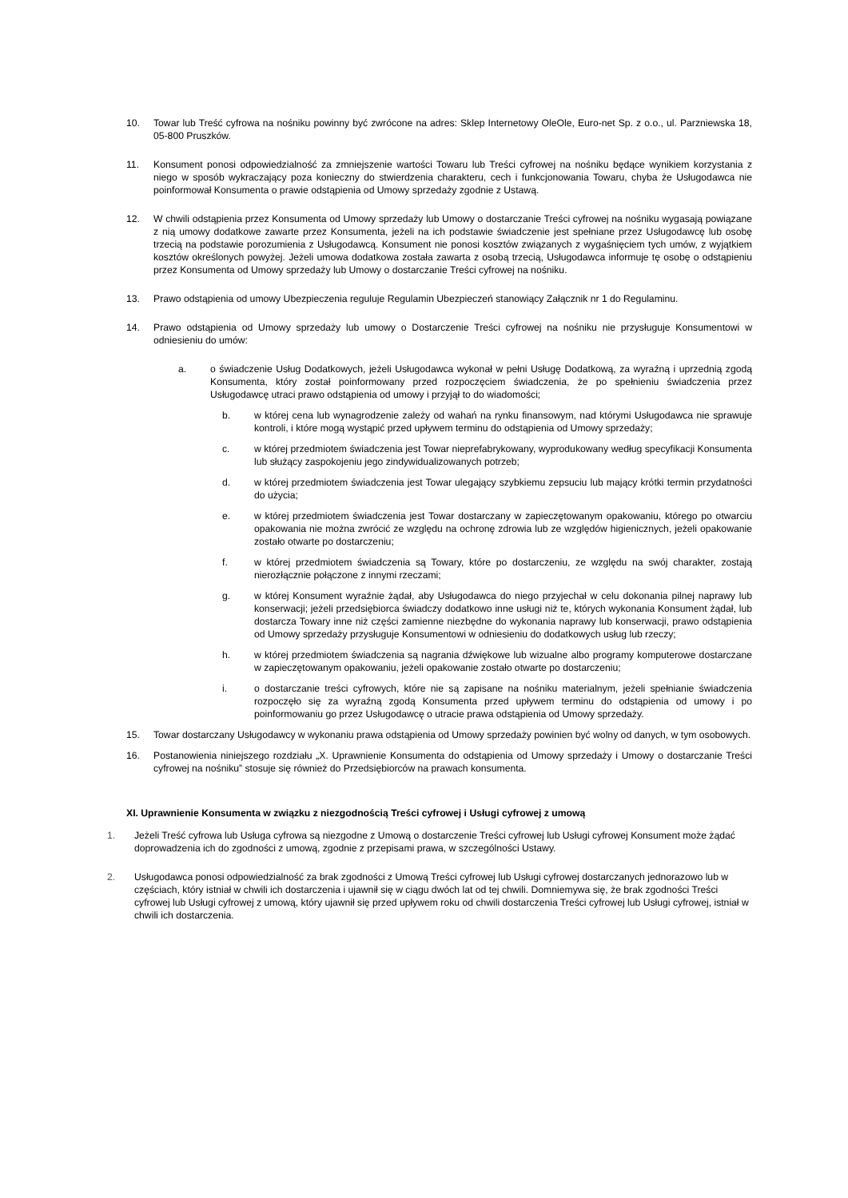10. Towar lub Treść cyfrowa na nośniku powinny być zwrócone na adres: Sklep Internetowy OleOle, Euro-net Sp. z o.o., ul. Parzniewska 18, 05-800 Pruszków.
11. Konsument ponosi odpowiedzialność za zmniejszenie wartości Towaru lub Treści cyfrowej na nośniku będące wynikiem korzystania z niego w sposób wykraczający poza konieczny do stwierdzenia charakteru, cech i funkcjonowania Towaru, chyba że Usługodawca nie poinformował Konsumenta o prawie odstąpienia od Umowy sprzedaży zgodnie z Ustawą.
12. W chwili odstąpienia przez Konsumenta od Umowy sprzedaży lub Umowy o dostarczanie Treści cyfrowej na nośniku wygasają powiązane z nią umowy dodatkowe zawarte przez Konsumenta, jeżeli na ich podstawie świadczenie jest spełniane przez Usługodawcę lub osobę trzecią na podstawie porozumienia z Usługodawcą. Konsument nie ponosi kosztów związanych z wygaśnięciem tych umów, z wyjątkiem kosztów określonych powyżej. Jeżeli umowa dodatkowa została zawarta z osobą trzecią, Usługodawca informuje tę osobę o odstąpieniu przez Konsumenta od Umowy sprzedaży lub Umowy o dostarczanie Treści cyfrowej na nośniku.
13. Prawo odstąpienia od umowy Ubezpieczenia reguluje Regulamin Ubezpieczeń stanowiący Załącznik nr 1 do Regulaminu.
14. Prawo odstąpienia od Umowy sprzedaży lub umowy o Dostarczenie Treści cyfrowej na nośniku nie przysługuje Konsumentowi w odniesieniu do umów:
a. o świadczenie Usług Dodatkowych, jeżeli Usługodawca wykonał w pełni Usługę Dodatkową, za wyraźną i uprzednią zgodą Konsumenta, który został poinformowany przed rozpoczęciem świadczenia, że po spełnieniu świadczenia przez Usługodawcę utraci prawo odstąpienia od umowy i przyjął to do wiadomości;
b. w której cena lub wynagrodzenie zależy od wahań na rynku finansowym, nad którymi Usługodawca nie sprawuje kontroli, i które mogą wystąpić przed upływem terminu do odstąpienia od Umowy sprzedaży;
c. w której przedmiotem świadczenia jest Towar nieprefabrykowany, wyprodukowany według specyfikacji Konsumenta lub służący zaspokojeniu jego zindywidualizowanych potrzeb;
d. w której przedmiotem świadczenia jest Towar ulegający szybkiemu zepsuciu lub mający krótki termin przydatności do użycia;
e. w której przedmiotem świadczenia jest Towar dostarczany w zapieczętowanym opakowaniu, którego po otwarciu opakowania nie można zwrócić ze względu na ochronę zdrowia lub ze względów higienicznych, jeżeli opakowanie zostało otwarte po dostarczeniu;
f. w której przedmiotem świadczenia są Towary, które po dostarczeniu, ze względu na swój charakter, zostają nierozłącznie połączone z innymi rzeczami;
g. w której Konsument wyraźnie żądał, aby Usługodawca do niego przyjechał w celu dokonania pilnej naprawy lub konserwacji; jeżeli przedsiębiorca świadczy dodatkowo inne usługi niż te, których wykonania Konsument żądał, lub dostarcza Towary inne niż części zamienne niezbędne do wykonania naprawy lub konserwacji, prawo odstąpienia od Umowy sprzedaży przysługuje Konsumentowi w odniesieniu do dodatkowych usług lub rzeczy;
h. w której przedmiotem świadczenia są nagrania dźwiękowe lub wizualne albo programy komputerowe dostarczane w zapieczętowanym opakowaniu, jeżeli opakowanie zostało otwarte po dostarczeniu;
i. o dostarczanie treści cyfrowych, które nie są zapisane na nośniku materialnym, jeżeli spełnianie świadczenia rozpoczęło się za wyraźną zgodą Konsumenta przed upływem terminu do odstąpienia od umowy i po poinformowaniu go przez Usługodawcę o utracie prawa odstąpienia od Umowy sprzedaży.
15. Towar dostarczany Usługodawcy w wykonaniu prawa odstąpienia od Umowy sprzedaży powinien być wolny od danych, w tym osobowych.
16. Postanowienia niniejszego rozdziału „X. Uprawnienie Konsumenta do odstąpienia od Umowy sprzedaży i Umowy o dostarczanie Treści cyfrowej na nośniku” stosuje się również do Przedsiębiorców na prawach konsumenta.
XI. Uprawnienie Konsumenta w związku z niezgodnością Treści cyfrowej i Usługi cyfrowej z umową
1. Jeżeli Treść cyfrowa lub Usługa cyfrowa są niezgodne z Umową o dostarczenie Treści cyfrowej lub Usługi cyfrowej Konsument może żądać doprowadzenia ich do zgodności z umową, zgodnie z przepisami prawa, w szczególności Ustawy.
2. Usługodawca ponosi odpowiedzialność za brak zgodności z Umową Treści cyfrowej lub Usługi cyfrowej dostarczanych jednorazowo lub w częściach, który istniał w chwili ich dostarczenia i ujawnił się w ciągu dwóch lat od tej chwili. Domniemywa się, że brak zgodności Treści cyfrowej lub Usługi cyfrowej z umową, który ujawnił się przed upływem roku od chwili dostarczenia Treści cyfrowej lub Usługi cyfrowej, istniał w chwili ich dostarczenia.